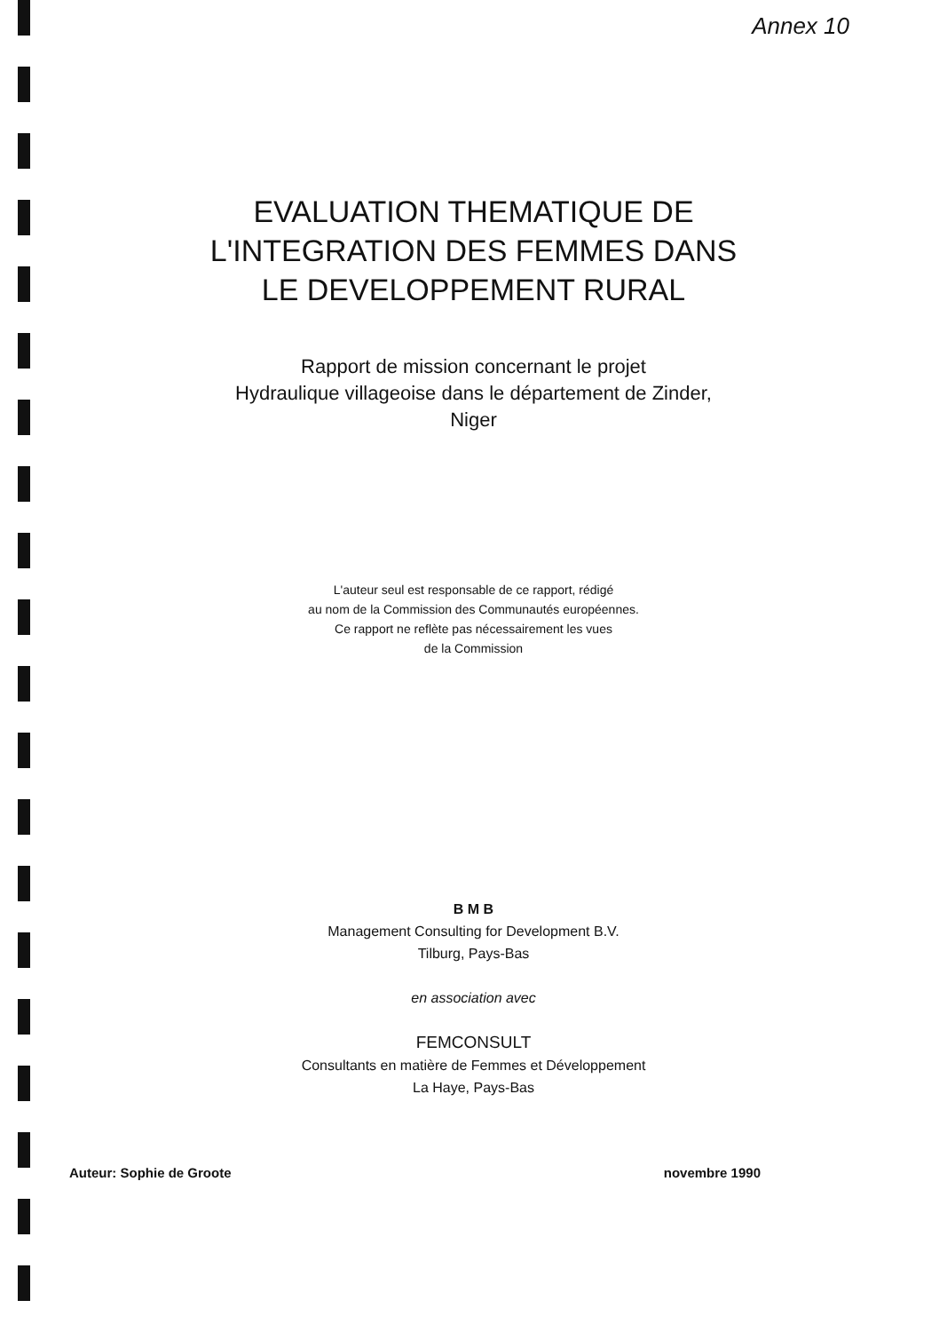Annex 10
EVALUATION THEMATIQUE DE
L'INTEGRATION DES FEMMES DANS
LE DEVELOPPEMENT RURAL
Rapport de mission concernant le projet
Hydraulique villageoise dans le département de Zinder,
Niger
L'auteur seul est responsable de ce rapport, rédigé
au nom de la Commission des Communautés européennes.
Ce rapport ne reflète pas nécessairement les vues
de la Commission
B M B
Management Consulting for Development B.V.
Tilburg, Pays-Bas
en association avec
FEMCONSULT
Consultants en matière de Femmes et Développement
La Haye, Pays-Bas
Auteur: Sophie de Groote novembre 1990